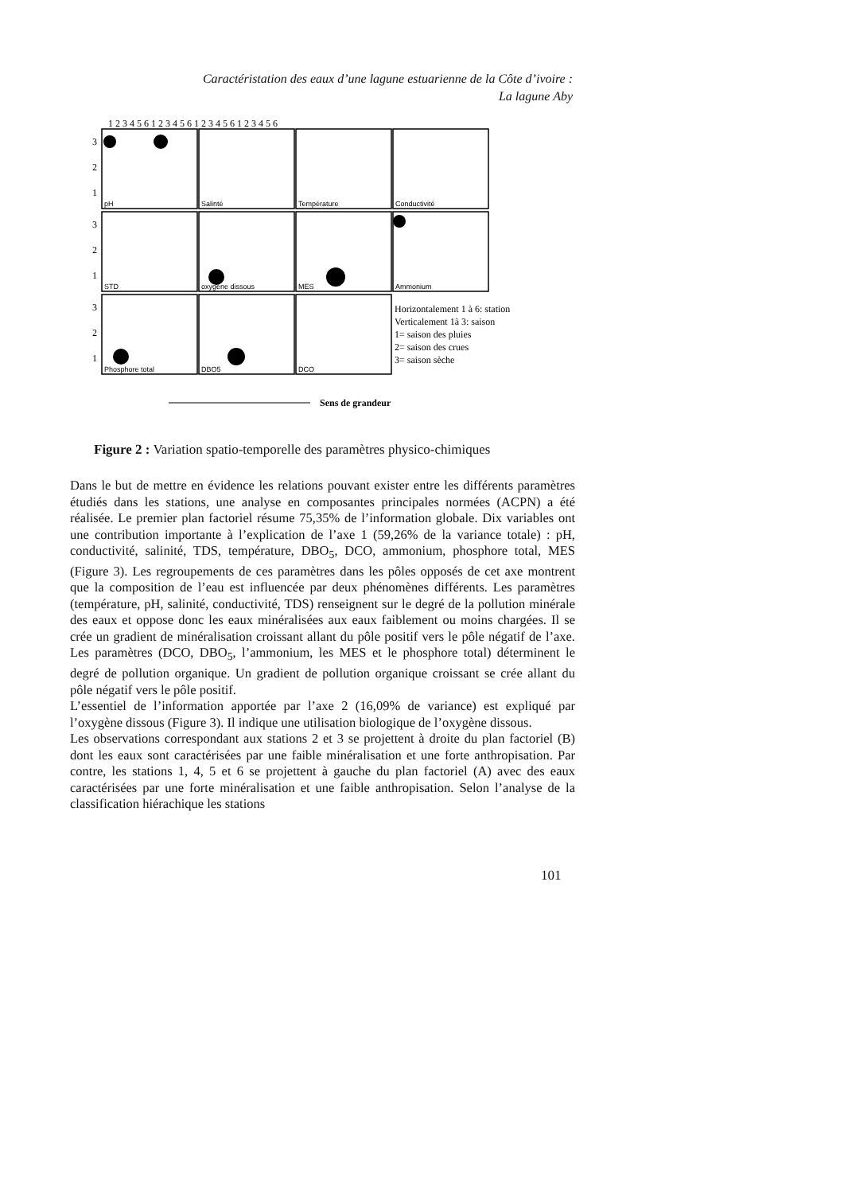Caractéristation des eaux d’une lagune estuarienne de la Côte d’ivoire :
La lagune Aby
pH
Salinté
Température
Conductivité
STD
oxygène dissous
MES
Ammonium
Phosphore total
DBO5
DCO
3
2
1
3
2
1
3
2
1
1 2 3 4 5 6 1 2 3 4 5 6 1 2 3 4 5 6 1 2 3 4 5 6
Horizontalement 1 à 6: station
Verticalement 1à 3: saison
1= saison des pluies
2= saison des crues
3= saison sèche
Sens de grandeur
Figure 2 : Variation spatio-temporelle des paramètres physico-chimiques
Dans le but de mettre en évidence les relations pouvant exister entre les différents paramètres étudiés dans les stations, une analyse en composantes principales normées (ACPN) a été réalisée. Le premier plan factoriel résume 75,35% de l’information globale. Dix variables ont une contribution importante à l’explication de l’axe 1 (59,26% de la variance totale) : pH, conductivité, salinité, TDS, température, DBO<sub>5</sub>, DCO, ammonium, phosphore total, MES (Figure 3). Les regroupements de ces paramètres dans les pôles opposés de cet axe montrent que la composition de l’eau est influencée par deux phénomènes différents. Les paramètres (température, pH, salinité, conductivité, TDS) renseignent sur le degré de la pollution minérale des eaux et oppose donc les eaux minéralisées aux eaux faiblement ou moins chargées. Il se crée un gradient de minéralisation croissant allant du pôle positif vers le pôle négatif de l’axe. Les paramètres (DCO, DBO<sub>5</sub>, l’ammonium, les MES et le phosphore total) déterminent le degré de pollution organique. Un gradient de pollution organique croissant se crée allant du pôle négatif vers le pôle positif.
L’essentiel de l’information apportée par l’axe 2 (16,09% de variance) est expliqué par l’oxygène dissous (Figure 3). Il indique une utilisation biologique de l’oxygène dissous.
Les observations correspondant aux stations 2 et 3 se projettent à droite du plan factoriel (B) dont les eaux sont caractérisées par une faible minéralisation et une forte anthropisation. Par contre, les stations 1, 4, 5 et 6 se projettent à gauche du plan factoriel (A) avec des eaux caractérisées par une forte minéralisation et une faible anthropisation. Selon l’analyse de la classification hiérachique les stations
101